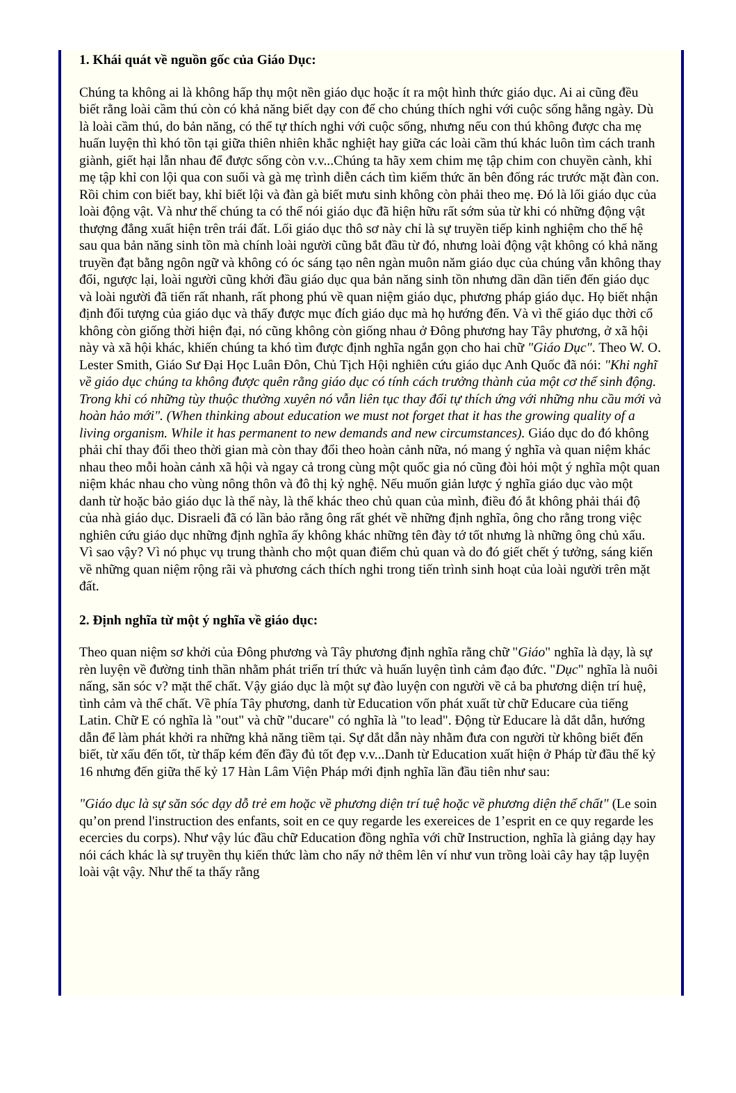1. Khái quát về nguồn gốc của Giáo Dục:
Chúng ta không ai là không hấp thụ một nền giáo dục hoặc ít ra một hình thức giáo dục. Ai ai cũng đều biết rằng loài cầm thú còn có khả năng biết dạy con để cho chúng thích nghi với cuộc sống hằng ngày. Dù là loài cầm thú, do bản năng, có thể tự thích nghi với cuộc sống, nhưng nếu con thú không được cha mẹ huấn luyện thì khó tồn tại giữa thiên nhiên khắc nghiệt hay giữa các loài cầm thú khác luôn tìm cách tranh giành, giết hại lẫn nhau để được sống còn v.v...Chúng ta hãy xem chim mẹ tập chim con chuyền cành, khỉ mẹ tập khỉ con lội qua con suối và gà mẹ trình diễn cách tìm kiếm thức ăn bên đống rác trước mặt đàn con. Rồi chim con biết bay, khỉ biết lội và đàn gà biết mưu sinh không còn phải theo mẹ. Đó là lối giáo dục của loài động vật. Và như thế chúng ta có thể nói giáo dục đã hiện hữu rất sớm sủa từ khi có những động vật thượng đẳng xuất hiện trên trái đất. Lối giáo dục thô sơ này chỉ là sự truyền tiếp kinh nghiệm cho thế hệ sau qua bản năng sinh tồn mà chính loài người cũng bắt đầu từ đó, nhưng loài động vật không có khả năng truyền đạt bằng ngôn ngữ và không có óc sáng tạo nên ngàn muôn năm giáo dục của chúng vẫn không thay đổi, ngược lại, loài người cũng khởi đầu giáo dục qua bản năng sinh tồn nhưng dần dần tiến đến giáo dục và loài người đã tiến rất nhanh, rất phong phú về quan niệm giáo dục, phương pháp giáo dục. Họ biết nhận định đối tượng của giáo dục và thấy được mục đích giáo dục mà họ hướng đến. Và vì thế giáo dục thời cổ không còn giống thời hiện đại, nó cũng không còn giống nhau ở Đông phương hay Tây phương, ở xã hội này và xã hội khác, khiến chúng ta khó tìm được định nghĩa ngắn gọn cho hai chữ "Giáo Dục". Theo W. O. Lester Smith, Giáo Sư Đại Học Luân Đôn, Chủ Tịch Hội nghiên cứu giáo dục Anh Quốc đã nói: "Khi nghĩ về giáo dục chúng ta không được quên rằng giáo dục có tính cách trưởng thành của một cơ thể sinh động. Trong khi có những tùy thuộc thường xuyên nó vẫn liên tục thay đổi tự thích ứng với những nhu cầu mới và hoàn hảo mới". (When thinking about education we must not forget that it has the growing quality of a living organism. While it has permanent to new demands and new circumstances). Giáo dục do đó không phải chỉ thay đổi theo thời gian mà còn thay đổi theo hoàn cảnh nữa, nó mang ý nghĩa và quan niệm khác nhau theo mỗi hoàn cảnh xã hội và ngay cả trong cùng một quốc gia nó cũng đòi hỏi một ý nghĩa một quan niệm khác nhau cho vùng nông thôn và đô thị kỷ nghệ. Nếu muốn giản lược ý nghĩa giáo dục vào một danh từ hoặc bảo giáo dục là thế này, là thế khác theo chủ quan của mình, điều đó ắt không phải thái độ của nhà giáo dục. Disraeli đã có lần bảo rằng ông rất ghét về những định nghĩa, ông cho rằng trong việc nghiên cứu giáo dục những định nghĩa ấy không khác những tên đày tớ tốt nhưng là những ông chủ xấu. Vì sao vậy? Vì nó phục vụ trung thành cho một quan điểm chủ quan và do đó giết chết ý tưởng, sáng kiến về những quan niệm rộng rãi và phương cách thích nghi trong tiến trình sinh hoạt của loài người trên mặt đất.
2. Định nghĩa từ một ý nghĩa về giáo dục:
Theo quan niệm sơ khởi của Đông phương và Tây phương định nghĩa rằng chữ "Giáo" nghĩa là dạy, là sự rèn luyện về đường tinh thần nhằm phát triển trí thức và huấn luyện tình cảm đạo đức. "Dục" nghĩa là nuôi nấng, săn sóc v? mặt thể chất. Vậy giáo dục là một sự đào luyện con người về cả ba phương diện trí huệ, tình cảm và thể chất. Về phía Tây phương, danh từ Education vốn phát xuất từ chữ Educare của tiếng Latin. Chữ E có nghĩa là "out" và chữ "ducare" có nghĩa là "to lead". Động từ Educare là dắt dẫn, hướng dẫn để làm phát khởi ra những khả năng tiềm tại. Sự dắt dẫn này nhằm đưa con người từ không biết đến biết, từ xấu đến tốt, từ thấp kém đến đầy đủ tốt đẹp v.v...Danh từ Education xuất hiện ở Pháp từ đầu thế kỷ 16 nhưng đến giữa thế kỷ 17 Hàn Lâm Viện Pháp mới định nghĩa lần đầu tiên như sau:
"Giáo dục là sự săn sóc dạy dỗ trẻ em hoặc về phương diện trí tuệ hoặc về phương diện thể chất" (Le soin qu’on prend l'instruction des enfants, soit en ce quy regarde les exereices de 1’esprit en ce quy regarde les ecercies du corps). Như vậy lúc đầu chữ Education đồng nghĩa với chữ Instruction, nghĩa là giảng dạy hay nói cách khác là sự truyền thụ kiến thức làm cho nẩy nở thêm lên ví như vun trồng loài cây hay tập luyện loài vật vậy. Như thế ta thấy rằng